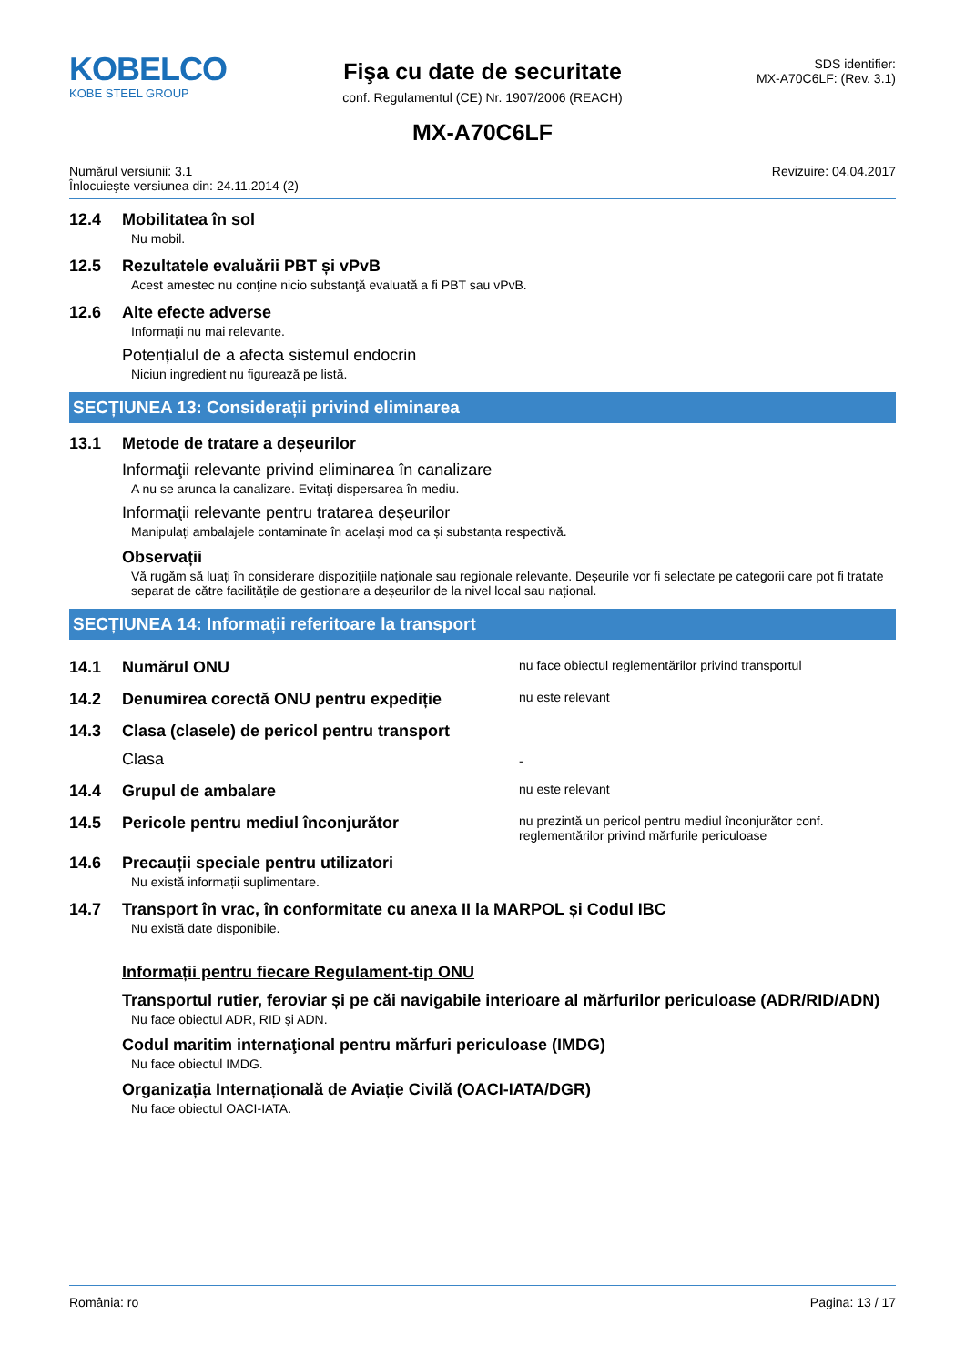KOBELCO
KOBE STEEL GROUP
Fişa cu date de securitate
conf. Regulamentul (CE) Nr. 1907/2006 (REACH)
SDS identifier:
MX-A70C6LF: (Rev. 3.1)
MX-A70C6LF
Numărul versiunii: 3.1
Înlocuieşte versiunea din: 24.11.2014 (2)
Revizuire: 04.04.2017
12.4 Mobilitatea în sol
Nu mobil.
12.5 Rezultatele evaluării PBT și vPvB
Acest amestec nu conţine nicio substanţă evaluată a fi PBT sau vPvB.
12.6 Alte efecte adverse
Informații nu mai relevante.
Potențialul de a afecta sistemul endocrin
Niciun ingredient nu figurează pe listă.
SECȚIUNEA 13: Considerații privind eliminarea
13.1 Metode de tratare a deșeurilor
Informaţii relevante privind eliminarea în canalizare
A nu se arunca la canalizare. Evitaţi dispersarea în mediu.
Informaţii relevante pentru tratarea deşeurilor
Manipulați ambalajele contaminate în același mod ca și substanța respectivă.
Observații
Vă rugăm să luați în considerare dispozițiile naționale sau regionale relevante. Deșeurile vor fi selectate pe categorii care pot fi tratate separat de către facilitățile de gestionare a deșeurilor de la nivel local sau național.
SECȚIUNEA 14: Informații referitoare la transport
14.1 Numărul ONU
nu face obiectul reglementărilor privind transportul
14.2 Denumirea corectă ONU pentru expediție
nu este relevant
14.3 Clasa (clasele) de pericol pentru transport
Clasa
-
14.4 Grupul de ambalare
nu este relevant
14.5 Pericole pentru mediul înconjurător
nu prezintă un pericol pentru mediul înconjurător conf.
reglementărilor privind mărfurile periculoase
14.6 Precauții speciale pentru utilizatori
Nu există informații suplimentare.
14.7 Transport în vrac, în conformitate cu anexa II la MARPOL și Codul IBC
Nu există date disponibile.
Informații pentru fiecare Regulament-tip ONU
Transportul rutier, feroviar și pe căi navigabile interioare al mărfurilor periculoase (ADR/RID/ADN)
Nu face obiectul ADR, RID și ADN.
Codul maritim internaţional pentru mărfuri periculoase (IMDG)
Nu face obiectul IMDG.
Organizația Internațională de Aviație Civilă (OACI-IATA/DGR)
Nu face obiectul OACI-IATA.
România: ro Pagina: 13 / 17